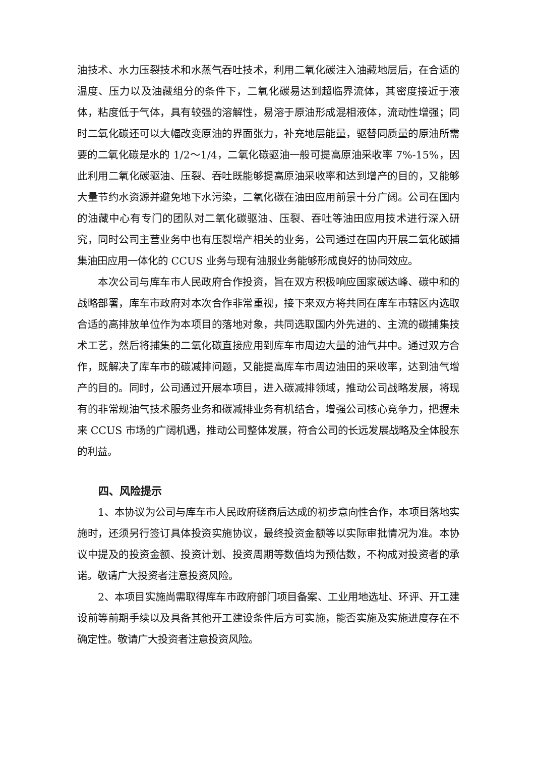油技术、水力压裂技术和水蒸气吞吐技术，利用二氧化碳注入油藏地层后，在合适的温度、压力以及油藏组分的条件下，二氧化碳易达到超临界流体，其密度接近于液体，粘度低于气体，具有较强的溶解性，易溶于原油形成混相液体，流动性增强；同时二氧化碳还可以大幅改变原油的界面张力，补充地层能量，驱替同质量的原油所需要的二氧化碳是水的 1/2～1/4，二氧化碳驱油一般可提高原油采收率 7%-15%，因此利用二氧化碳驱油、压裂、吞吐既能够提高原油采收率和达到增产的目的，又能够大量节约水资源并避免地下水污染，二氧化碳在油田应用前景十分广阔。公司在国内的油藏中心有专门的团队对二氧化碳驱油、压裂、吞吐等油田应用技术进行深入研究，同时公司主营业务中也有压裂增产相关的业务，公司通过在国内开展二氧化碳捕集油田应用一体化的 CCUS 业务与现有油服业务能够形成良好的协同效应。
本次公司与库车市人民政府合作投资，旨在双方积极响应国家碳达峰、碳中和的战略部署，库车市政府对本次合作非常重视，接下来双方将共同在库车市辖区内选取合适的高排放单位作为本项目的落地对象，共同选取国内外先进的、主流的碳捕集技术工艺，然后将捕集的二氧化碳直接应用到库车市周边大量的油气井中。通过双方合作，既解决了库车市的碳减排问题，又能提高库车市周边油田的采收率，达到油气增产的目的。同时，公司通过开展本项目，进入碳减排领域，推动公司战略发展，将现有的非常规油气技术服务业务和碳减排业务有机结合，增强公司核心竞争力，把握未来 CCUS 市场的广阔机遇，推动公司整体发展，符合公司的长远发展战略及全体股东的利益。
四、风险提示
1、本协议为公司与库车市人民政府磋商后达成的初步意向性合作，本项目落地实施时，还须另行签订具体投资实施协议，最终投资金额等以实际审批情况为准。本协议中提及的投资金额、投资计划、投资周期等数值均为预估数，不构成对投资者的承诺。敬请广大投资者注意投资风险。
2、本项目实施尚需取得库车市政府部门项目备案、工业用地选址、环评、开工建设前等前期手续以及具备其他开工建设条件后方可实施，能否实施及实施进度存在不确定性。敬请广大投资者注意投资风险。